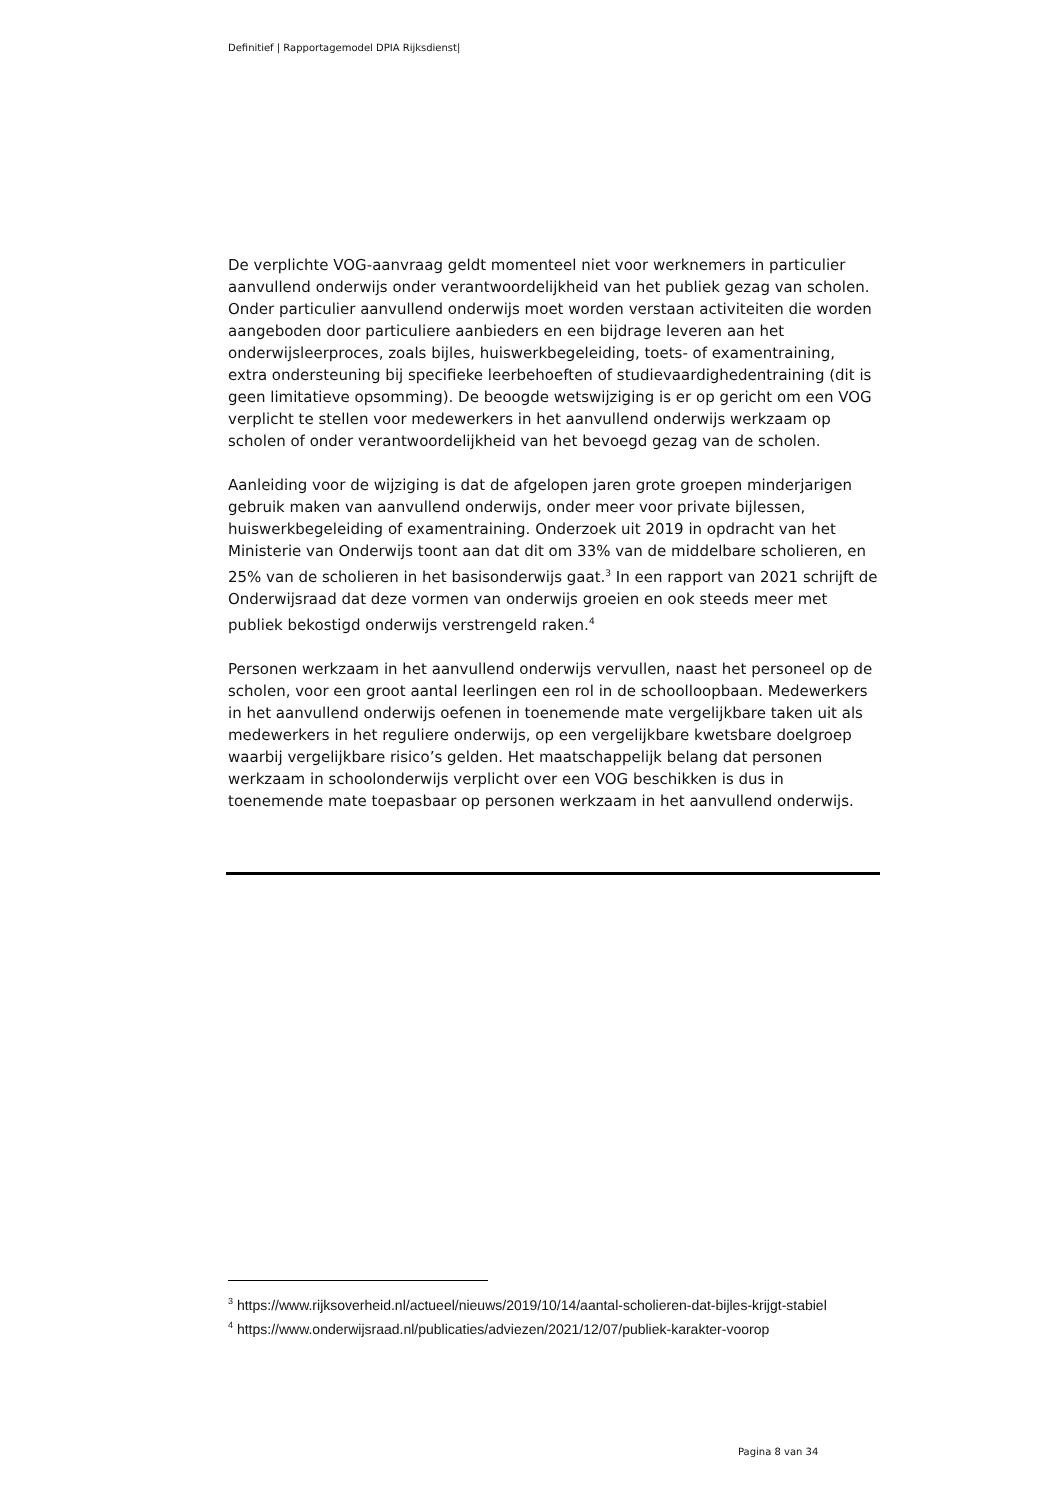Definitief | Rapportagemodel DPIA Rijksdienst|
De verplichte VOG-aanvraag geldt momenteel niet voor werknemers in particulier aanvullend onderwijs onder verantwoordelijkheid van het publiek gezag van scholen. Onder particulier aanvullend onderwijs moet worden verstaan activiteiten die worden aangeboden door particuliere aanbieders en een bijdrage leveren aan het onderwijsleerproces, zoals bijles, huiswerkbegeleiding, toets- of examentraining, extra ondersteuning bij specifieke leerbehoeften of studievaardighedentraining (dit is geen limitatieve opsomming). De beoogde wetswijziging is er op gericht om een VOG verplicht te stellen voor medewerkers in het aanvullend onderwijs werkzaam op scholen of onder verantwoordelijkheid van het bevoegd gezag van de scholen.
Aanleiding voor de wijziging is dat de afgelopen jaren grote groepen minderjarigen gebruik maken van aanvullend onderwijs, onder meer voor private bijlessen, huiswerkbegeleiding of examentraining. Onderzoek uit 2019 in opdracht van het Ministerie van Onderwijs toont aan dat dit om 33% van de middelbare scholieren, en 25% van de scholieren in het basisonderwijs gaat.<sup>3</sup> In een rapport van 2021 schrijft de Onderwijsraad dat deze vormen van onderwijs groeien en ook steeds meer met publiek bekostigd onderwijs verstrengeld raken.<sup>4</sup>
Personen werkzaam in het aanvullend onderwijs vervullen, naast het personeel op de scholen, voor een groot aantal leerlingen een rol in de schoolloopbaan. Medewerkers in het aanvullend onderwijs oefenen in toenemende mate vergelijkbare taken uit als medewerkers in het reguliere onderwijs, op een vergelijkbare kwetsbare doelgroep waarbij vergelijkbare risico’s gelden. Het maatschappelijk belang dat personen werkzaam in schoolonderwijs verplicht over een VOG beschikken is dus in toenemende mate toepasbaar op personen werkzaam in het aanvullend onderwijs.
<sup>3</sup> https://www.rijksoverheid.nl/actueel/nieuws/2019/10/14/aantal-scholieren-dat-bijles-krijgt-stabiel
<sup>4</sup> https://www.onderwijsraad.nl/publicaties/adviezen/2021/12/07/publiek-karakter-voorop
Pagina 8 van 34